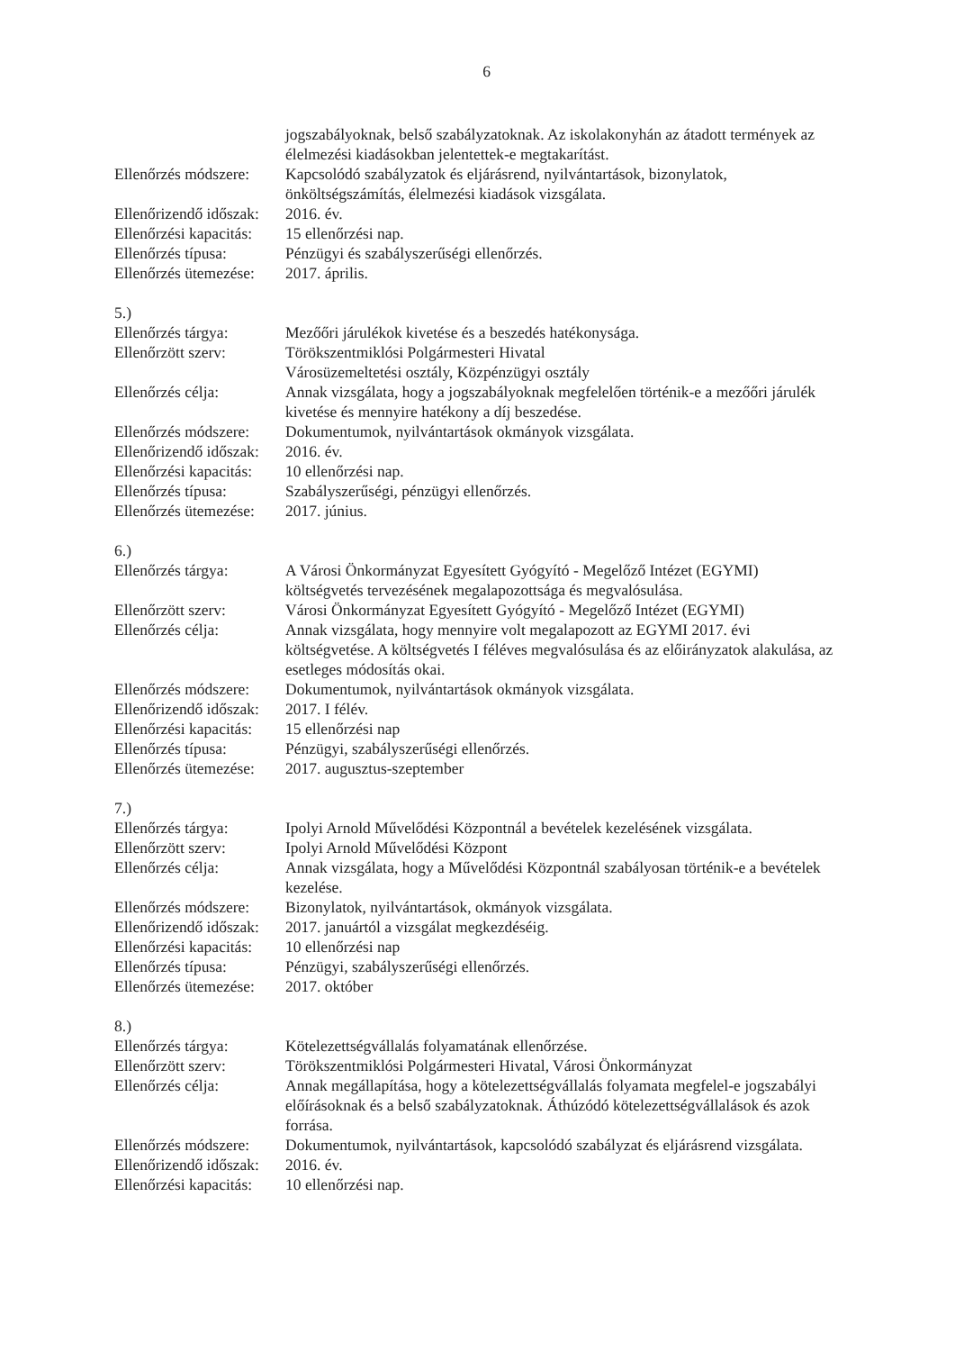6
jogszabályoknak, belső szabályzatoknak. Az iskolakonyhán az átadott termények az élelmezési kiadásokban jelentettek-e megtakarítást.
Ellenőrzés módszere:
Kapcsolódó szabályzatok és eljárásrend, nyilvántartások, bizonylatok, önköltségszámítás, élelmezési kiadások vizsgálata.
Ellenőrizendő időszak:
2016. év.
Ellenőrzési kapacitás:
15 ellenőrzési nap.
Ellenőrzés típusa: Pénzügyi és szabályszerűségi ellenőrzés.
Ellenőrzés ütemezése:
2017. április.
5.)
Ellenőrzés tárgya: Mezőőri járulékok kivetése és a beszedés hatékonysága.
Ellenőrzött szerv: Törökszentmiklósi Polgármesteri Hivatal
Városüzemeltetési osztály, Közpénzügyi osztály
Ellenőrzés célja: Annak vizsgálata, hogy a jogszabályoknak megfelelően történik-e a mezőőri járulék kivetése és mennyire hatékony a díj beszedése.
Ellenőrzés módszere:
Dokumentumok, nyilvántartások okmányok vizsgálata.
Ellenőrizendő időszak:
2016. év.
Ellenőrzési kapacitás:
10 ellenőrzési nap.
Ellenőrzés típusa: Szabályszerűségi, pénzügyi ellenőrzés.
Ellenőrzés ütemezése:
2017. június.
6.)
Ellenőrzés tárgya: A Városi Önkormányzat Egyesített Gyógyító - Megelőző Intézet (EGYMI) költségvetés tervezésének megalapozottsága és megvalósulása.
Ellenőrzött szerv: Városi Önkormányzat Egyesített Gyógyító - Megelőző Intézet (EGYMI)
Ellenőrzés célja: Annak vizsgálata, hogy mennyire volt megalapozott az EGYMI 2017. évi költségvetése. A költségvetés I féléves megvalósulása és az előirányzatok alakulása, az esetleges módosítás okai.
Ellenőrzés módszere:
Dokumentumok, nyilvántartások okmányok vizsgálata.
Ellenőrizendő időszak:
2017. I félév.
Ellenőrzési kapacitás:
15 ellenőrzési nap
Ellenőrzés típusa: Pénzügyi, szabályszerűségi ellenőrzés.
Ellenőrzés ütemezése:
2017. augusztus-szeptember
7.)
Ellenőrzés tárgya: Ipolyi Arnold Művelődési Központnál a bevételek kezelésének vizsgálata.
Ellenőrzött szerv: Ipolyi Arnold Művelődési Központ
Ellenőrzés célja: Annak vizsgálata, hogy a Művelődési Központnál szabályosan történik-e a bevételek kezelése.
Ellenőrzés módszere:
Bizonylatok, nyilvántartások, okmányok vizsgálata.
Ellenőrizendő időszak:
2017. januártól a vizsgálat megkezdéséig.
Ellenőrzési kapacitás:
10 ellenőrzési nap
Ellenőrzés típusa: Pénzügyi, szabályszerűségi ellenőrzés.
Ellenőrzés ütemezése:
2017. október
8.)
Ellenőrzés tárgya: Kötelezettségvállalás folyamatának ellenőrzése.
Ellenőrzött szerv: Törökszentmiklósi Polgármesteri Hivatal, Városi Önkormányzat
Ellenőrzés célja: Annak megállapítása, hogy a kötelezettségvállalás folyamata megfelel-e jogszabályi előírásoknak és a belső szabályzatoknak. Áthúzódó kötelezettségvállalások és azok forrása.
Ellenőrzés módszere:
Dokumentumok, nyilvántartások, kapcsolódó szabályzat és eljárásrend vizsgálata.
Ellenőrizendő időszak:
2016. év.
Ellenőrzési kapacitás:
10 ellenőrzési nap.